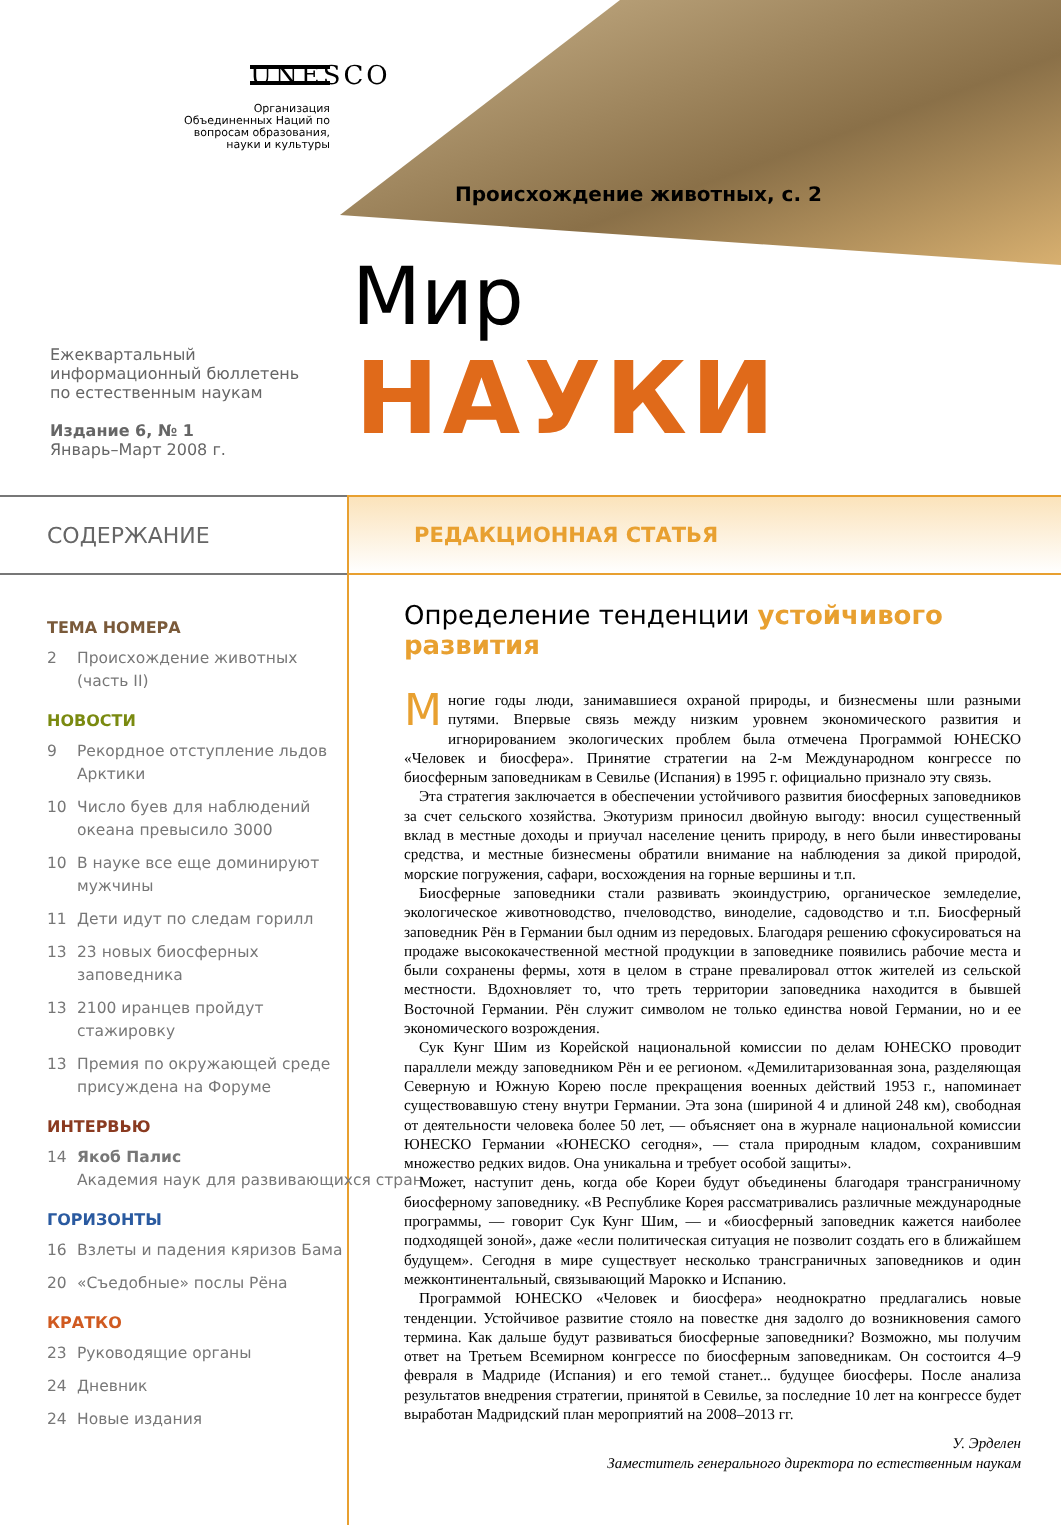UNESCO
Организация
Объединенных Наций по
вопросам образования,
науки и культуры
Происхождение животных, с. 2
Мир
НАУКИ
Ежеквартальный
информационный бюллетень
по естественным наукам
Издание 6, № 1
Январь–Март 2008 г.
СОДЕРЖАНИЕ РЕДАКЦИОННАЯ СТАТЬЯ
ТЕМА НОМЕРА
2 Происхождение животных (часть II)
НОВОСТИ
9 Рекордное отступление льдов Арктики
10 Число буев для наблюдений океана превысило 3000
10 В науке все еще доминируют мужчины
11 Дети идут по следам горилл
13 23 новых биосферных заповедника
13 2100 иранцев пройдут стажировку
13 Премия по окружающей среде присуждена на Форуме
ИНТЕРВЬЮ
14 Якоб Палис
Академия наук для развивающихся стран
ГОРИЗОНТЫ
16 Взлеты и падения кяризов Бама
20 «Съедобные» послы Рёна
КРАТКО
23 Руководящие органы
24 Дневник
24 Новые издания
Определение тенденции устойчивого развития
Многие годы люди, занимавшиеся охраной природы, и бизнесмены шли разными путями. Впервые связь между низким уровнем экономического развития и игнорированием экологических проблем была отмечена Программой ЮНЕСКО «Человек и биосфера». Принятие стратегии на 2-м Международном конгрессе по биосферным заповедникам в Севилье (Испания) в 1995 г. официально признало эту связь.
Эта стратегия заключается в обеспечении устойчивого развития биосферных заповедников за счет сельского хозяйства. Экотуризм приносил двойную выгоду: вносил существенный вклад в местные доходы и приучал население ценить природу, в него были инвестированы средства, и местные бизнесмены обратили внимание на наблюдения за дикой природой, морские погружения, сафари, восхождения на горные вершины и т.п.
Биосферные заповедники стали развивать экоиндустрию, органическое земледелие, экологическое животноводство, пчеловодство, виноделие, садоводство и т.п. Биосферный заповедник Рён в Германии был одним из передовых. Благодаря решению сфокусироваться на продаже высококачественной местной продукции в заповеднике появились рабочие места и были сохранены фермы, хотя в целом в стране превалировал отток жителей из сельской местности. Вдохновляет то, что треть территории заповедника находится в бывшей Восточной Германии. Рён служит символом не только единства новой Германии, но и ее экономического возрождения.
Сук Кунг Шим из Корейской национальной комиссии по делам ЮНЕСКО проводит параллели между заповедником Рён и ее регионом. «Демилитаризованная зона, разделяющая Северную и Южную Корею после прекращения военных действий 1953 г., напоминает существовавшую стену внутри Германии. Эта зона (шириной 4 и длиной 248 км), свободная от деятельности человека более 50 лет, — объясняет она в журнале национальной комиссии ЮНЕСКО Германии «ЮНЕСКО сегодня», — стала природным кладом, сохранившим множество редких видов. Она уникальна и требует особой защиты».
Может, наступит день, когда обе Кореи будут объединены благодаря трансграничному биосферному заповеднику. «В Республике Корея рассматривались различные международные программы, — говорит Сук Кунг Шим, — и «биосферный заповедник кажется наиболее подходящей зоной», даже «если политическая ситуация не позволит создать его в ближайшем будущем». Сегодня в мире существует несколько трансграничных заповедников и один межконтинентальный, связывающий Марокко и Испанию.
Программой ЮНЕСКО «Человек и биосфера» неоднократно предлагались новые тенденции. Устойчивое развитие стояло на повестке дня задолго до возникновения самого термина. Как дальше будут развиваться биосферные заповедники? Возможно, мы получим ответ на Третьем Всемирном конгрессе по биосферным заповедникам. Он состоится 4–9 февраля в Мадриде (Испания) и его темой станет... будущее биосферы. После анализа результатов внедрения стратегии, принятой в Севилье, за последние 10 лет на конгрессе будет выработан Мадридский план мероприятий на 2008–2013 гг.
У. Эрделен
Заместитель генерального директора по естественным наукам